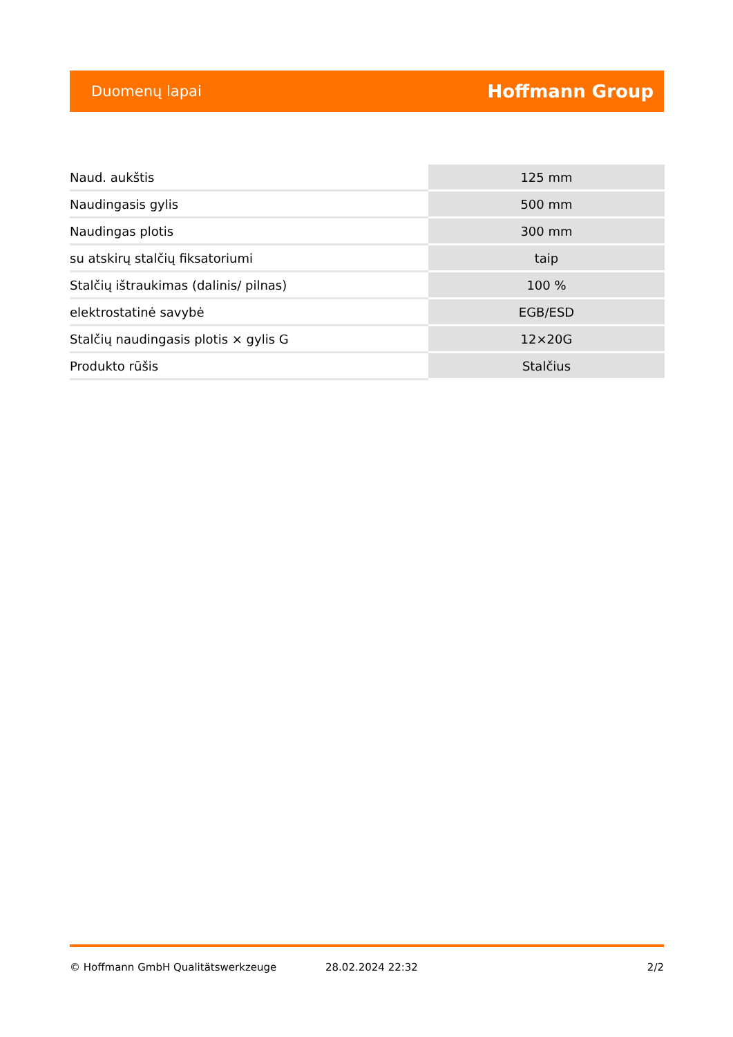Duomenų lapai Hoffmann Group
| Naud. aukštis | 125 mm |
| Naudingasis gylis | 500 mm |
| Naudingas plotis | 300 mm |
| su atskirų stalčių fiksatoriumi | taip |
| Stalčių ištraukimas (dalinis/ pilnas) | 100 % |
| elektrostatinė savybė | EGB/ESD |
| Stalčių naudingasis plotis × gylis G | 12×20G |
| Produkto rūšis | Stalčius |
© Hoffmann GmbH Qualitätswerkzeuge 28.02.2024 22:32 2/2